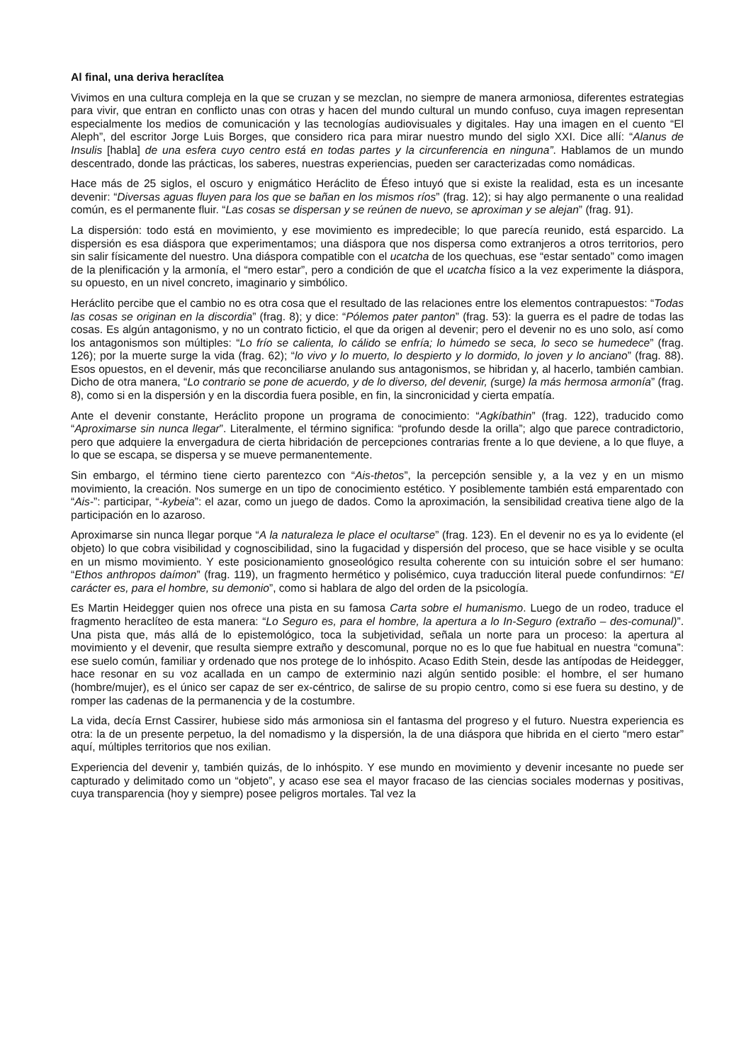Al final, una deriva heraclítea
Vivimos en una cultura compleja en la que se cruzan y se mezclan, no siempre de manera armoniosa, diferentes estrategias para vivir, que entran en conflicto unas con otras y hacen del mundo cultural un mundo confuso, cuya imagen representan especialmente los medios de comunicación y las tecnologías audiovisuales y digitales. Hay una imagen en el cuento “El Aleph”, del escritor Jorge Luis Borges, que considero rica para mirar nuestro mundo del siglo XXI. Dice allí: “Alanus de Insulis [habla] de una esfera cuyo centro está en todas partes y la circunferencia en ninguna”. Hablamos de un mundo descentrado, donde las prácticas, los saberes, nuestras experiencias, pueden ser caracterizadas como nomádicas.
Hace más de 25 siglos, el oscuro y enigmático Heráclito de Éfeso intuyó que si existe la realidad, esta es un incesante devenir: “Diversas aguas fluyen para los que se bañan en los mismos ríos” (frag. 12); si hay algo permanente o una realidad común, es el permanente fluir. “Las cosas se dispersan y se reúnen de nuevo, se aproximan y se alejan” (frag. 91).
La dispersión: todo está en movimiento, y ese movimiento es impredecible; lo que parecía reunido, está esparcido. La dispersión es esa diáspora que experimentamos; una diáspora que nos dispersa como extranjeros a otros territorios, pero sin salir físicamente del nuestro. Una diáspora compatible con el ucatcha de los quechuas, ese “estar sentado” como imagen de la plenificación y la armonía, el “mero estar”, pero a condición de que el ucatcha físico a la vez experimente la diáspora, su opuesto, en un nivel concreto, imaginario y simbólico.
Heráclito percibe que el cambio no es otra cosa que el resultado de las relaciones entre los elementos contrapuestos: “Todas las cosas se originan en la discordia” (frag. 8); y dice: “Pólemos pater panton” (frag. 53): la guerra es el padre de todas las cosas. Es algún antagonismo, y no un contrato ficticio, el que da origen al devenir; pero el devenir no es uno solo, así como los antagonismos son múltiples: “Lo frío se calienta, lo cálido se enfría; lo húmedo se seca, lo seco se humedece” (frag. 126); por la muerte surge la vida (frag. 62); “lo vivo y lo muerto, lo despierto y lo dormido, lo joven y lo anciano” (frag. 88). Esos opuestos, en el devenir, más que reconciliarse anulando sus antagonismos, se hibridan y, al hacerlo, también cambian. Dicho de otra manera, “Lo contrario se pone de acuerdo, y de lo diverso, del devenir, (surge) la más hermosa armonía” (frag. 8), como si en la dispersión y en la discordia fuera posible, en fin, la sincronicidad y cierta empatía.
Ante el devenir constante, Heráclito propone un programa de conocimiento: “Agkíbathin” (frag. 122), traducido como “Aproximarse sin nunca llegar”. Literalmente, el término significa: “profundo desde la orilla”; algo que parece contradictorio, pero que adquiere la envergadura de cierta hibridación de percepciones contrarias frente a lo que deviene, a lo que fluye, a lo que se escapa, se dispersa y se mueve permanentemente.
Sin embargo, el término tiene cierto parentezco con “Ais-thetos”, la percepción sensible y, a la vez y en un mismo movimiento, la creación. Nos sumerge en un tipo de conocimiento estético. Y posiblemente también está emparentado con “Ais-”: participar, “-kybeia”: el azar, como un juego de dados. Como la aproximación, la sensibilidad creativa tiene algo de la participación en lo azaroso.
Aproximarse sin nunca llegar porque “A la naturaleza le place el ocultarse” (frag. 123). En el devenir no es ya lo evidente (el objeto) lo que cobra visibilidad y cognoscibilidad, sino la fugacidad y dispersión del proceso, que se hace visible y se oculta en un mismo movimiento. Y este posicionamiento gnoseológico resulta coherente con su intuición sobre el ser humano: “Ethos anthropos daímon” (frag. 119), un fragmento hermético y polisémico, cuya traducción literal puede confundirnos: “El carácter es, para el hombre, su demonio”, como si hablara de algo del orden de la psicología.
Es Martin Heidegger quien nos ofrece una pista en su famosa Carta sobre el humanismo. Luego de un rodeo, traduce el fragmento heraclíteo de esta manera: “Lo Seguro es, para el hombre, la apertura a lo In-Seguro (extraño – des-comunal)”. Una pista que, más allá de lo epistemológico, toca la subjetividad, señala un norte para un proceso: la apertura al movimiento y el devenir, que resulta siempre extraño y descomunal, porque no es lo que fue habitual en nuestra “comuna”: ese suelo común, familiar y ordenado que nos protege de lo inhóspito. Acaso Edith Stein, desde las antípodas de Heidegger, hace resonar en su voz acallada en un campo de exterminio nazi algún sentido posible: el hombre, el ser humano (hombre/mujer), es el único ser capaz de ser ex-céntrico, de salirse de su propio centro, como si ese fuera su destino, y de romper las cadenas de la permanencia y de la costumbre.
La vida, decía Ernst Cassirer, hubiese sido más armoniosa sin el fantasma del progreso y el futuro. Nuestra experiencia es otra: la de un presente perpetuo, la del nomadismo y la dispersión, la de una diáspora que hibrida en el cierto “mero estar” aquí, múltiples territorios que nos exilian.
Experiencia del devenir y, también quizás, de lo inhóspito. Y ese mundo en movimiento y devenir incesante no puede ser capturado y delimitado como un “objeto”, y acaso ese sea el mayor fracaso de las ciencias sociales modernas y positivas, cuya transparencia (hoy y siempre) posee peligros mortales. Tal vez la